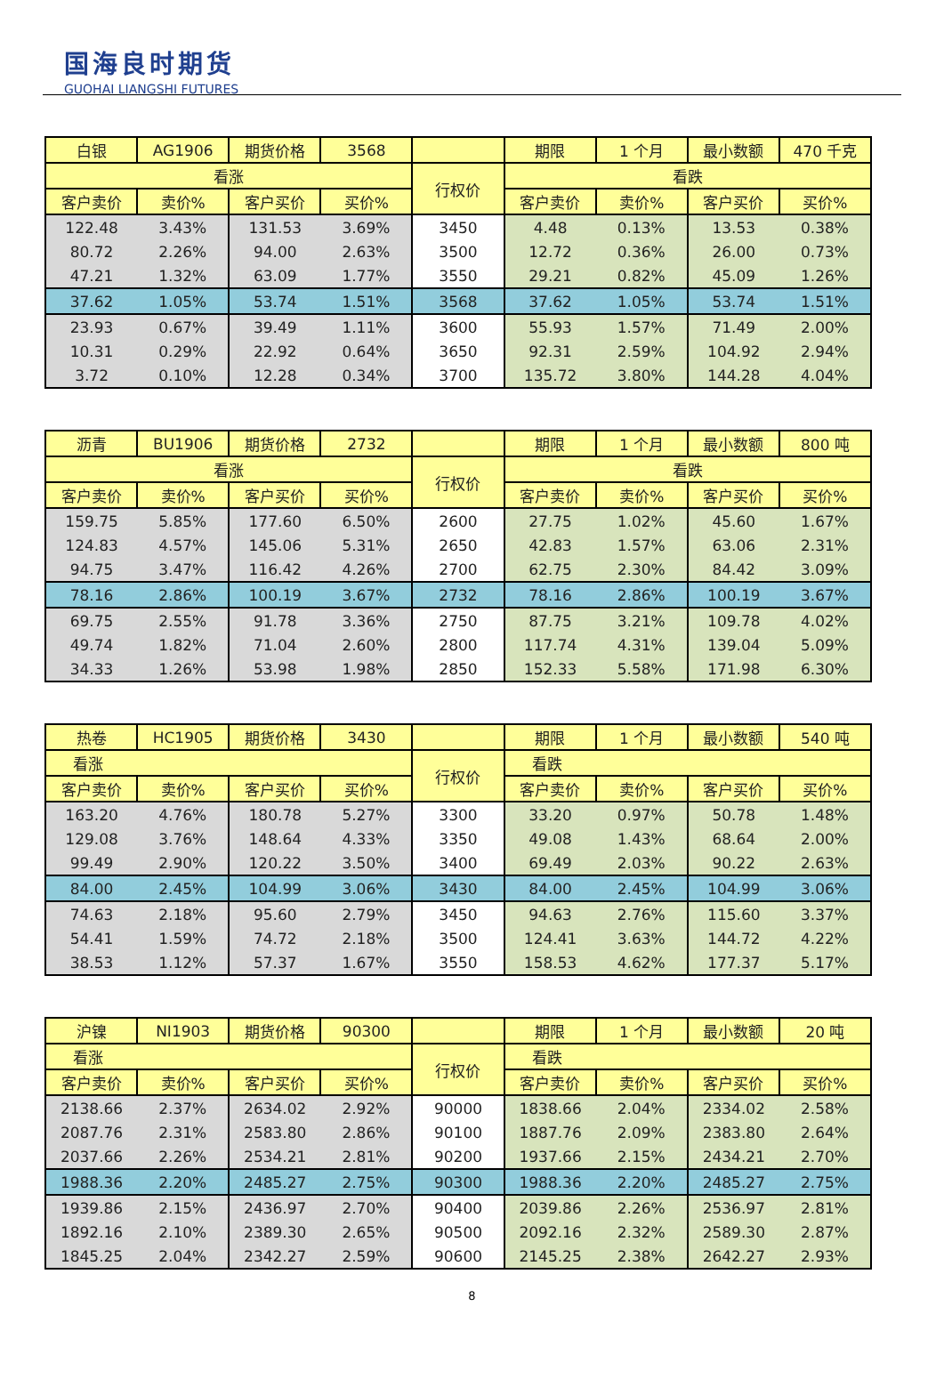国海良时期货
GUOHAI LIANGSHI FUTURES
| 白银 | AG1906 | 期货价格 | 3568 | | 期限 | 1 个月 | 最小数额 | 470 千克 |
| 看涨 | | | | 行权价 | 看跌 | | | |
| 客户卖价 | 卖价% | 客户买价 | 买价% | | 客户卖价 | 卖价% | 客户买价 | 买价% |
| 122.48 | 3.43% | 131.53 | 3.69% | 3450 | 4.48 | 0.13% | 13.53 | 0.38% |
| 80.72 | 2.26% | 94.00 | 2.63% | 3500 | 12.72 | 0.36% | 26.00 | 0.73% |
| 47.21 | 1.32% | 63.09 | 1.77% | 3550 | 29.21 | 0.82% | 45.09 | 1.26% |
| 37.62 | 1.05% | 53.74 | 1.51% | 3568 | 37.62 | 1.05% | 53.74 | 1.51% |
| 23.93 | 0.67% | 39.49 | 1.11% | 3600 | 55.93 | 1.57% | 71.49 | 2.00% |
| 10.31 | 0.29% | 22.92 | 0.64% | 3650 | 92.31 | 2.59% | 104.92 | 2.94% |
| 3.72 | 0.10% | 12.28 | 0.34% | 3700 | 135.72 | 3.80% | 144.28 | 4.04% |
| 沥青 | BU1906 | 期货价格 | 2732 | | 期限 | 1 个月 | 最小数额 | 800 吨 |
| 看涨 | | | | 行权价 | 看跌 | | | |
| 客户卖价 | 卖价% | 客户买价 | 买价% | | 客户卖价 | 卖价% | 客户买价 | 买价% |
| 159.75 | 5.85% | 177.60 | 6.50% | 2600 | 27.75 | 1.02% | 45.60 | 1.67% |
| 124.83 | 4.57% | 145.06 | 5.31% | 2650 | 42.83 | 1.57% | 63.06 | 2.31% |
| 94.75 | 3.47% | 116.42 | 4.26% | 2700 | 62.75 | 2.30% | 84.42 | 3.09% |
| 78.16 | 2.86% | 100.19 | 3.67% | 2732 | 78.16 | 2.86% | 100.19 | 3.67% |
| 69.75 | 2.55% | 91.78 | 3.36% | 2750 | 87.75 | 3.21% | 109.78 | 4.02% |
| 49.74 | 1.82% | 71.04 | 2.60% | 2800 | 117.74 | 4.31% | 139.04 | 5.09% |
| 34.33 | 1.26% | 53.98 | 1.98% | 2850 | 152.33 | 5.58% | 171.98 | 6.30% |
| 热卷 | HC1905 | 期货价格 | 3430 | | 期限 | 1 个月 | 最小数额 | 540 吨 |
| 看涨 | | | | 行权价 | 看跌 | | | |
| 客户卖价 | 卖价% | 客户买价 | 买价% | | 客户卖价 | 卖价% | 客户买价 | 买价% |
| 163.20 | 4.76% | 180.78 | 5.27% | 3300 | 33.20 | 0.97% | 50.78 | 1.48% |
| 129.08 | 3.76% | 148.64 | 4.33% | 3350 | 49.08 | 1.43% | 68.64 | 2.00% |
| 99.49 | 2.90% | 120.22 | 3.50% | 3400 | 69.49 | 2.03% | 90.22 | 2.63% |
| 84.00 | 2.45% | 104.99 | 3.06% | 3430 | 84.00 | 2.45% | 104.99 | 3.06% |
| 74.63 | 2.18% | 95.60 | 2.79% | 3450 | 94.63 | 2.76% | 115.60 | 3.37% |
| 54.41 | 1.59% | 74.72 | 2.18% | 3500 | 124.41 | 3.63% | 144.72 | 4.22% |
| 38.53 | 1.12% | 57.37 | 1.67% | 3550 | 158.53 | 4.62% | 177.37 | 5.17% |
| 沪镍 | NI1903 | 期货价格 | 90300 | | 期限 | 1 个月 | 最小数额 | 20 吨 |
| 看涨 | | | | 行权价 | 看跌 | | | |
| 客户卖价 | 卖价% | 客户买价 | 买价% | | 客户卖价 | 卖价% | 客户买价 | 买价% |
| 2138.66 | 2.37% | 2634.02 | 2.92% | 90000 | 1838.66 | 2.04% | 2334.02 | 2.58% |
| 2087.76 | 2.31% | 2583.80 | 2.86% | 90100 | 1887.76 | 2.09% | 2383.80 | 2.64% |
| 2037.66 | 2.26% | 2534.21 | 2.81% | 90200 | 1937.66 | 2.15% | 2434.21 | 2.70% |
| 1988.36 | 2.20% | 2485.27 | 2.75% | 90300 | 1988.36 | 2.20% | 2485.27 | 2.75% |
| 1939.86 | 2.15% | 2436.97 | 2.70% | 90400 | 2039.86 | 2.26% | 2536.97 | 2.81% |
| 1892.16 | 2.10% | 2389.30 | 2.65% | 90500 | 2092.16 | 2.32% | 2589.30 | 2.87% |
| 1845.25 | 2.04% | 2342.27 | 2.59% | 90600 | 2145.25 | 2.38% | 2642.27 | 2.93% |
8